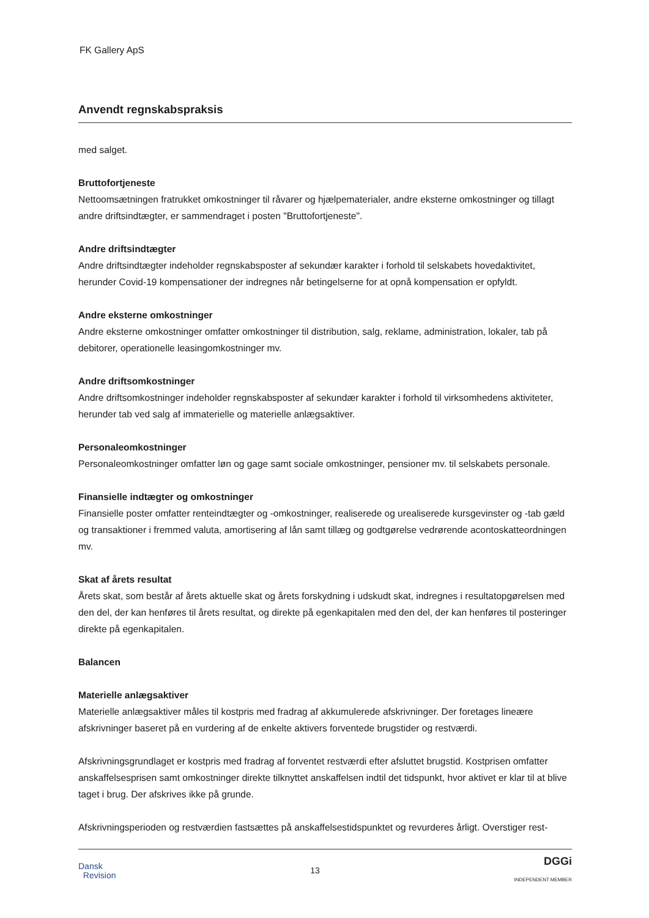FK Gallery ApS
Anvendt regnskabspraksis
med salget.
Bruttofortjeneste
Nettoomsætningen fratrukket omkostninger til råvarer og hjælpematerialer, andre eksterne omkostninger og tillagt andre driftsindtægter, er sammendraget i posten "Bruttofortjeneste".
Andre driftsindtægter
Andre driftsindtægter indeholder regnskabsposter af sekundær karakter i forhold til selskabets hovedaktivitet, herunder Covid-19 kompensationer der indregnes når betingelserne for at opnå kompensation er opfyldt.
Andre eksterne omkostninger
Andre eksterne omkostninger omfatter omkostninger til distribution, salg, reklame, administration, lokaler, tab på debitorer, operationelle leasingomkostninger mv.
Andre driftsomkostninger
Andre driftsomkostninger indeholder regnskabsposter af sekundær karakter i forhold til virksomhedens aktiviteter, herunder tab ved salg af immaterielle og materielle anlægsaktiver.
Personaleomkostninger
Personaleomkostninger omfatter løn og gage samt sociale omkostninger, pensioner mv. til selskabets personale.
Finansielle indtægter og omkostninger
Finansielle poster omfatter renteindtægter og -omkostninger, realiserede og urealiserede kursgevinster og -tab gæld og transaktioner i fremmed valuta, amortisering af lån samt tillæg og godtgørelse vedrørende acontoskatteordningen mv.
Skat af årets resultat
Årets skat, som består af årets aktuelle skat og årets forskydning i udskudt skat, indregnes i resultatopgørelsen med den del, der kan henføres til årets resultat, og direkte på egenkapitalen med den del, der kan henføres til posteringer direkte på egenkapitalen.
Balancen
Materielle anlægsaktiver
Materielle anlægsaktiver måles til kostpris med fradrag af akkumulerede afskrivninger. Der foretages lineære afskrivninger baseret på en vurdering af de enkelte aktivers forventede brugstider og restværdi.
Afskrivningsgrundlaget er kostpris med fradrag af forventet restværdi efter afsluttet brugstid. Kostprisen omfatter anskaffelsesprisen samt omkostninger direkte tilknyttet anskaffelsen indtil det tidspunkt, hvor aktivet er klar til at blive taget i brug. Der afskrives ikke på grunde.
Afskrivningsperioden og restværdien fastsættes på anskaffelsestidspunktet og revurderes årligt. Overstiger rest-
Dansk
Revision
13
DGGi
INDEPENDENT MEMBER